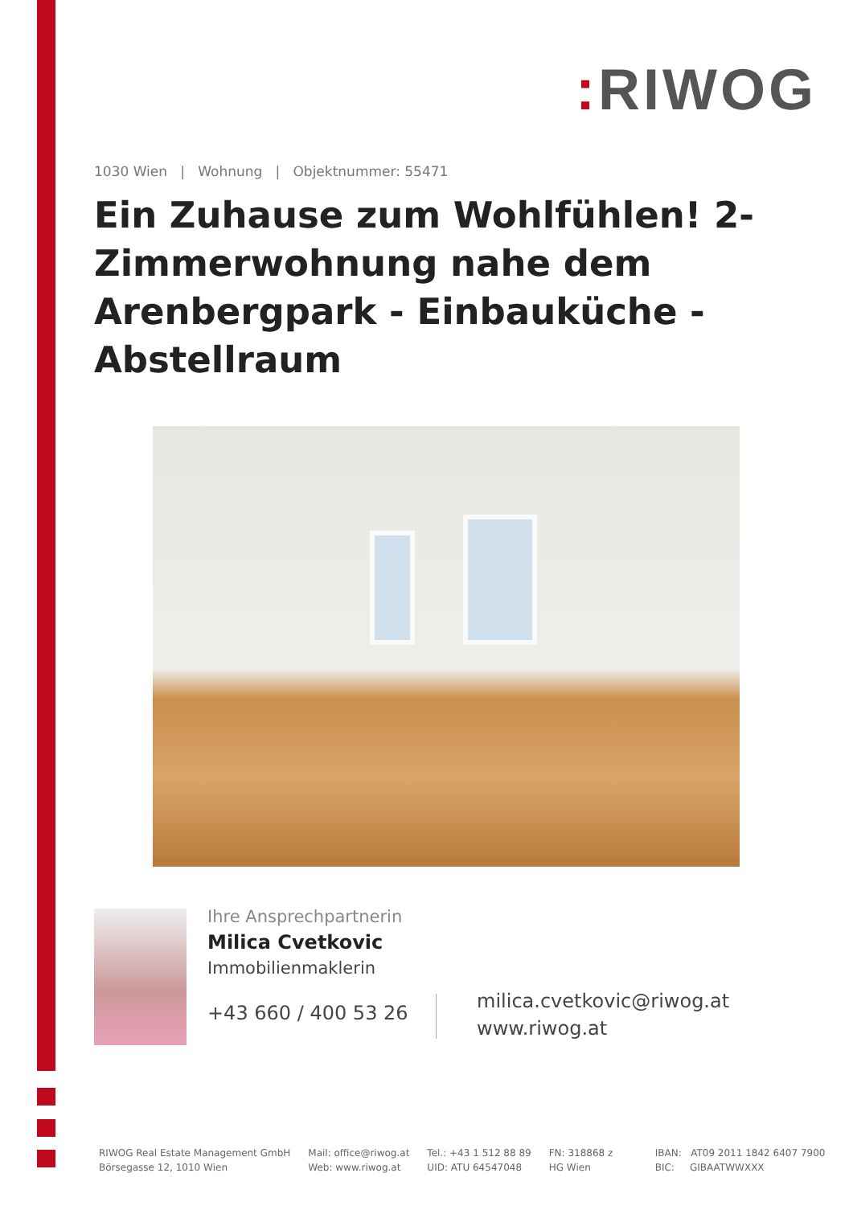: RIWOG
1030 Wien | Wohnung | Objektnummer: 55471
Ein Zuhause zum Wohlfühlen! 2-Zimmerwohnung nahe dem Arenbergpark - Einbauküche - Abstellraum
Ihre Ansprechpartnerin
Milica Cvetkovic
Immobilienmaklerin
+43 660 / 400 53 26
milica.cvetkovic@riwog.at
www.riwog.at
RIWOG Real Estate Management GmbH
Börsegasse 12, 1010 Wien
Mail: office@riwog.at
Web: www.riwog.at
Tel.: +43 1 512 88 89
UID: ATU 64547048
FN: 318868 z
HG Wien
IBAN: AT09 2011 1842 6407 7900
BIC: GIBAATWWXXX